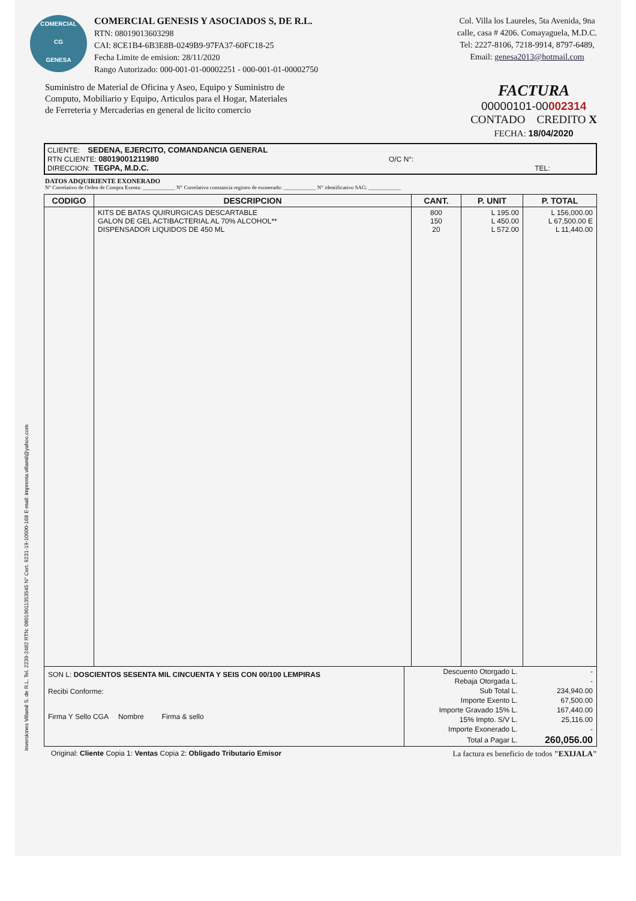Inversiones Villamil S. de R.L. Tel. 2239-2482 RTN: 08019011353545 N° Cert. 9231-19-10500-168 E-mail: imprenta.villamil@yahoo.com
COMERCIAL
CG
GENESA
COMERCIAL GENESIS Y ASOCIADOS S, DE R.L.
RTN: 08019013603298
CAI: 8CE1B4-6B3E8B-0249B9-97FA37-60FC18-25
Fecha Limite de emision: 28/11/2020
Rango Autorizado: 000-001-01-00002251 - 000-001-01-00002750
Col. Villa los Laureles, 5ta Avenida, 9na
calle, casa # 4206. Comayaguela, M.D.C.
Tel: 2227-8106, 7218-9914, 8797-6489,
Email: genesa2013@hotmail.com
Suministro de Material de Oficina y Aseo, Equipo y Suministro de Computo, Mobiliario y Equipo, Articulos para el Hogar, Materiales de Ferreteria y Mercaderias en general de licito comercio
FACTURA
00000101-00002314
CONTADO CREDITO X
FECHA: 18/04/2020
CLIENTE: SEDENA, EJERCITO, COMANDANCIA GENERAL
RTN CLIENTE: 08019001211980 O/C N°:
DIRECCION: TEGPA, M.D.C. TEL:
DATOS ADQUIRIENTE EXONERADO
N° Correlativo de Orden de Compra Exenta: ____________ N° Correlativo constancia registro de exonerado: ____________ N° identificativo SAG: ____________
| CODIGO | DESCRIPCION | CANT. | P. UNIT | P. TOTAL |
| --- | --- | --- | --- | --- |
| | KITS DE BATAS QUIRURGICAS DESCARTABLE GALON DE GEL ACTIBACTERIAL AL 70% ALCOHOL** DISPENSADOR LIQUIDOS DE 450 ML | 800 150 20 | L 195.00 L 450.00 L 572.00 | L 156,000.00 L 67,500.00 E L 11,440.00 |
SON L: DOSCIENTOS SESENTA MIL CINCUENTA Y SEIS CON 00/100 LEMPIRAS
Recibi Conforme:
Firma Y Sello CGA Nombre Firma & sello
| Descuento Otorgado L. | - |
| Rebaja Otorgada L. | - |
| Sub Total L. | 234,940.00 |
| Importe Exento L. | 67,500.00 |
| Importe Gravado 15% L. | 167,440.00 |
| 15% Impto. S/V L. | 25,116.00 |
| Importe Exonerado L. | - |
| Total a Pagar L. | 260,056.00 |
Original: Cliente Copia 1: Ventas Copia 2: Obligado Tributario Emisor La factura es beneficio de todos "EXIJALA"